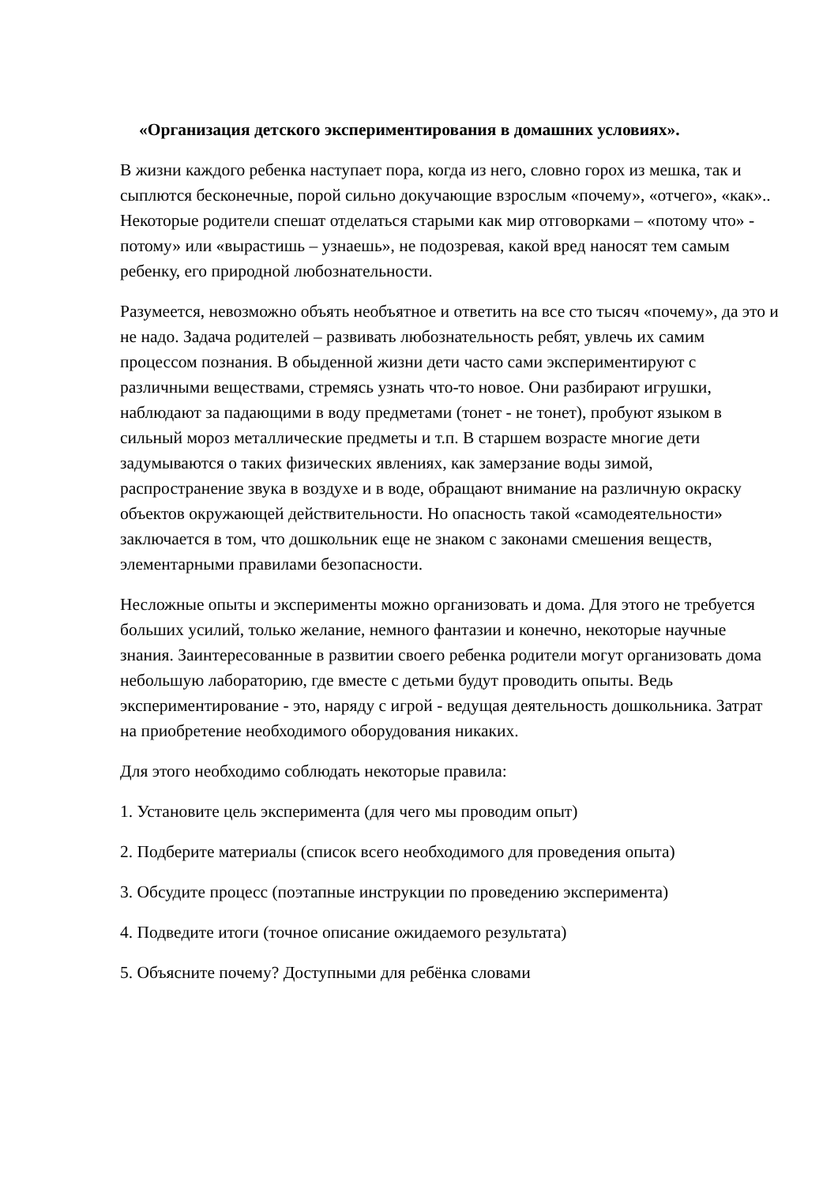«Организация детского экспериментирования в домашних условиях».
В жизни каждого ребенка наступает пора, когда из него, словно горох из мешка, так и сыплются бесконечные, порой сильно докучающие взрослым «почему», «отчего», «как».. Некоторые родители спешат отделаться старыми как мир отговорками – «потому что» - потому» или «вырастишь – узнаешь», не подозревая, какой вред наносят тем самым ребенку, его природной любознательности.
Разумеется, невозможно объять необъятное и ответить на все сто тысяч «почему», да это и не надо. Задача родителей – развивать любознательность ребят, увлечь их самим процессом познания. В обыденной жизни дети часто сами экспериментируют с различными веществами, стремясь узнать что-то новое. Они разбирают игрушки, наблюдают за падающими в воду предметами (тонет - не тонет), пробуют языком в сильный мороз металлические предметы и т.п. В старшем возрасте многие дети задумываются о таких физических явлениях, как замерзание воды зимой, распространение звука в воздухе и в воде, обращают внимание на различную окраску объектов окружающей действительности. Но опасность такой «самодеятельности» заключается в том, что дошкольник еще не знаком с законами смешения веществ, элементарными правилами безопасности.
Несложные опыты и эксперименты можно организовать и дома. Для этого не требуется больших усилий, только желание, немного фантазии и конечно, некоторые научные знания. Заинтересованные в развитии своего ребенка родители могут организовать дома небольшую лабораторию, где вместе с детьми будут проводить опыты. Ведь экспериментирование - это, наряду с игрой - ведущая деятельность дошкольника. Затрат на приобретение необходимого оборудования никаких.
Для этого необходимо соблюдать некоторые правила:
1. Установите цель эксперимента (для чего мы проводим опыт)
2. Подберите материалы (список всего необходимого для проведения опыта)
3. Обсудите процесс (поэтапные инструкции по проведению эксперимента)
4. Подведите итоги (точное описание ожидаемого результата)
5. Объясните почему? Доступными для ребёнка словами